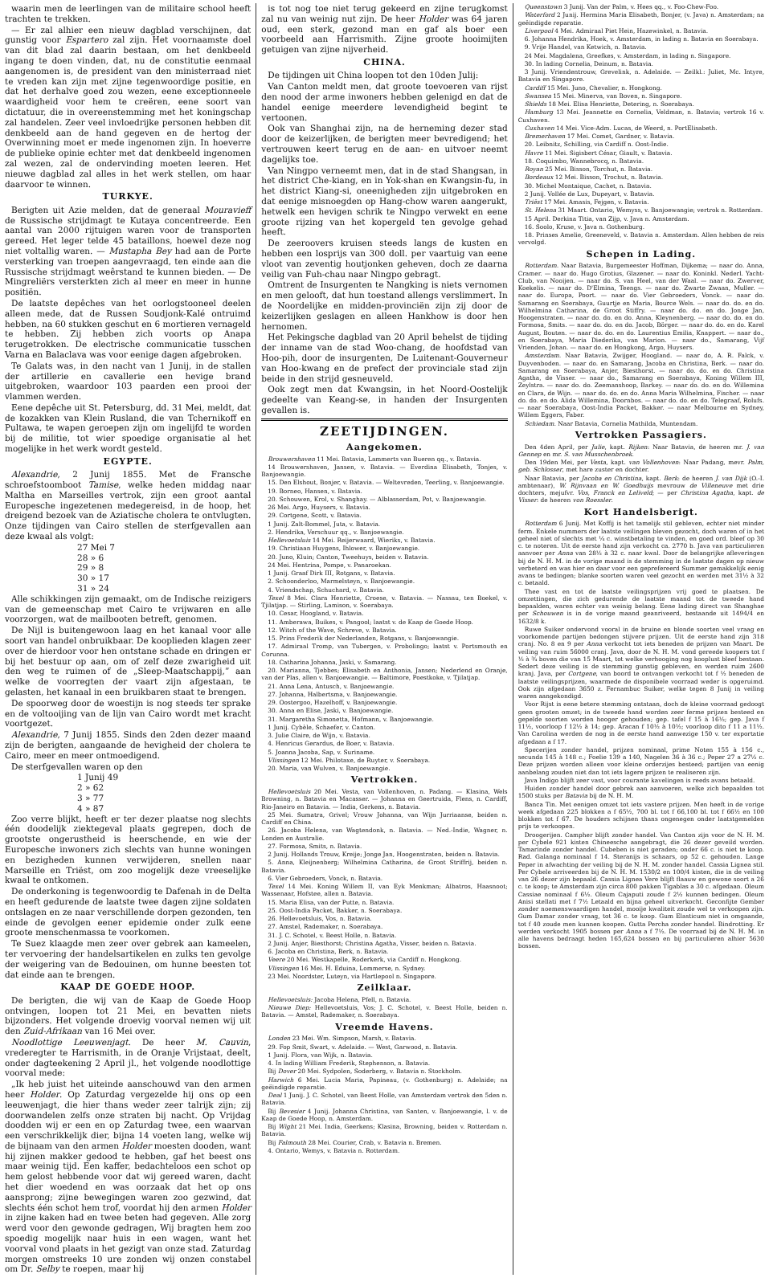waarin men de leerlingen van de militaire school heeft trachten te trekken.
— Er zal alhier een nieuw dagblad verschijnen, dat gunstig voor Espartero zal zijn. Het voornaamste doel van dit blad zal daarin bestaan, om het denkbeeld ingang te doen vinden, dat, nu de constitutie eenmaal aangenomen is, de president van den ministerraad niet te vreden kan zijn met zijne tegenwoordige positie, en dat het derhalve goed zou wezen, eene exceptionneele waardigheid voor hem te creëren, eene soort van dictatuur, die in overeenstemming met het koningschap zal handelen. Zeer veel invloedrijke personen hebben dit denkbeeld aan de hand gegeven en de hertog der Overwinning moet er mede ingenomen zijn. In hoeverre de publieke opinie echter met dat denkbeeld ingenomen zal wezen, zal de ondervinding moeten leeren. Het nieuwe dagblad zal alles in het werk stellen, om haar daarvoor te winnen.
TURKYE.
Berigten uit Azie melden, dat de generaal Mouravieff de Russische strijdmagt te Kutaya concentreerde. Een aantal van 2000 rijtuigen waren voor de transporten gereed. Het leger telde 45 bataillons, hoewel deze nog niet voltallig waren. — Mustapha Bey had aan de Porte versterking van troepen aangevraagd, ten einde aan die Russische strijdmagt weêrstand te kunnen bieden. — De Mingreliërs versterkten zich al meer en meer in hunne positiën.
De laatste depêches van het oorlogstooneel deelen alleen mede, dat de Russen Soudjonk-Kalé ontruimd hebben, na 60 stukken geschut en 6 mortieren vernageld te hebben. Zij hebben zich voorts op Anapa terugetrokken. De electrische communicatie tusschen Varna en Balaclava was voor eenige dagen afgebroken.
Te Galats was, in den nacht van 1 Junij, in de stallen der artillerie en cavallerie een hevige brand uitgebroken, waardoor 103 paarden een prooi der vlammen werden.
Eene depêche uit St. Petersburg, dd. 31 Mei, meldt, dat de kozakken van Klein Rusland, die van Tchernikoff en Pultawa, te wapen geroepen zijn om ingelijfd te worden bij de militie, tot wier spoedige organisatie al het mogelijke in het werk wordt gesteld.
EGYPTE.
Alexandrie, 2 Junij 1855. Met de Fransche schroefstoomboot Tamise, welke heden middag naar Maltha en Marseilles vertrok, zijn een groot aantal Europesche ingezetenen medegereisd, in de hoop, het dreigend bezoek van de Aziatische cholera te ontvlugten. Onze tijdingen van Cairo stellen de sterfgevallen aan deze kwaal als volgt:
27 Mei 7
28 » 6
29 » 8
30 » 17
31 » 24
Alle schikkingen zijn gemaakt, om de Indische reizigers van de gemeenschap met Cairo te vrijwaren en alle voorzorgen, wat de mailbooten betreft, genomen.
De Nijl is buitengewoon laag en het kanaal voor alle soort van handel onbruikbaar. De kooplieden klagen zeer over de hierdoor voor hen ontstane schade en dringen er bij het bestuur op aan, om of zelf deze zwarigheid uit den weg te ruimen of de „Sleep-Maatschappij,” aan welke de voorregten der vaart zijn afgestaan, te gelasten, het kanaal in een bruikbaren staat te brengen.
De spoorweg door de woestijn is nog steeds ter sprake en de voltooijing van de lijn van Cairo wordt met kracht voortgezet.
Alexandrie, 7 Junij 1855. Sinds den 2den dezer maand zijn de berigten, aangaande de hevigheid der cholera te Cairo, meer en meer ontmoedigend.
De sterfgevallen waren op den
1 Junij 49
2 » 62
3 » 77
4 » 87
Zoo verre blijkt, heeft er ter dezer plaatse nog slechts één doodelijk ziektegeval plaats gegrepen, doch de grootste ongerustheid is heerschende, en wie der Europesche inwoners zich slechts van hunne woningen en bezigheden kunnen verwijderen, snellen naar Marseille en Triëst, om zoo mogelijk deze vreeselijke kwaal te ontkomen.
De onderkoning is tegenwoordig te Dafenah in de Delta en heeft gedurende de laatste twee dagen zijne soldaten ontslagen en ze naar verschillende dorpen gezonden, ten einde de gevolgen eener epidemie onder zulk eene groote menschenmassa te voorkomen.
Te Suez klaagde men zeer over gebrek aan kameelen, ter vervoering der handelsartikelen en zulks ten gevolge der weigering van de Bedouinen, om hunne beesten tot dat einde aan te brengen.
KAAP DE GOEDE HOOP.
De berigten, die wij van de Kaap de Goede Hoop ontvingen, loopen tot 21 Mei, en bevatten niets bijzonders. Het volgende droevig voorval nemen wij uit den Zuid-Afrikaan van 16 Mei over.
Noodlottige Leeuwenjagt. De heer M. Cauvin, vrederegter te Harrismith, in de Oranje Vrijstaat, deelt, onder dagteekening 2 April jl., het volgende noodlottige voorval mede:
„Ik heb juist het uiteinde aanschouwd van den armen heer Holder. Op Zaturdag vergezelde hij ons op een leeuwenjagt, die hier thans weder zeer talrijk zijn; zij doorwandelen zelfs onze straten bij nacht. Op Vrijdag doodden wij er een en op Zaturdag twee, een waarvan een verschrikkelijk dier, bijna 14 voeten lang, welke wij de bijnaam van den armen Holder moesten dooden, want hij zijnen makker gedood te hebben, gaf het beest ons maar weinig tijd. Een kaffer, bedachteloos een schot op hem gelost hebbende voor dat wij gereed waren, dacht het dier woedend en was oorzaak dat het op ons aansprong; zijne bewegingen waren zoo gezwind, dat slechts één schot hem trof, voordat hij den armen Holder in zijne kaken had en twee beten had gegeven. Alle zorg werd voor den gewonde gedragen, Wij bragten hem zoo spoedig mogelijk naar huis in een wagen, want het voorval vond plaats in het gezigt van onze stad. Zaturdag morgen omstreeks 10 ure zonden wij onzen constabel om Dr. Selby te roepen, maar hij
is tot nog toe niet terug gekeerd en zijne terugkomst zal nu van weinig nut zijn. De heer Holder was 64 jaren oud, een sterk, gezond man en gaf als boer een voorbeeld aan Harrismith. Zijne groote hooimijten getuigen van zijne nijverheid.
CHINA.
De tijdingen uit China loopen tot den 10den Julij:
Van Canton meldt men, dat groote toevoeren van rijst den nood der arme inwoners hebben gelenigd en dat de handel eenige meerdere levendigheid begint te vertoonen.
Ook van Shanghai zijn, na de herneming dezer stad door de keizerlijken, de berigten meer bevredigend; het vertrouwen keert terug en de aan- en uitvoer neemt dagelijks toe.
Van Ningpo verneemt men, dat in de stad Shangsan, in het district Che-kiang, en in Yok-shan en Kwangsin-fu, in het district Kiang-si, oneenigheden zijn uitgebroken en dat eenige misnoegden op Hang-chow waren aangerukt, hetwelk een hevigen schrik te Ningpo verwekt en eene groote rijzing van het kopergeld ten gevolge gehad heeft.
De zeeroovers kruisen steeds langs de kusten en hebben een losprijs van 300 doll. per vaartuig van eene vloot van zeventig houtjonken geheven, doch ze daarna veilig van Fuh-chau naar Ningpo gebragt.
Omtrent de Insurgenten te Nangking is niets vernomen en men gelooft, dat hun toestand allengs verslimmert. In de Noordelijke en midden-provinciën zijn zij door de keizerlijken geslagen en alleen Hankhow is door hen hernomen.
Het Pekingsche dagblad van 20 April behelst de tijding der inname van de stad Woo-chang, de hoofdstad van Hoo-pih, door de insurgenten, De Luitenant-Gouverneur van Hoo-kwang en de prefect der provinciale stad zijn beide in den strijd gesneuveld.
Ook zegt men dat Kwangsin, in het Noord-Oostelijk gedeelte van Keang-se, in handen der Insurgenten gevallen is.
ZEETIJDINGEN.
Aangekomen.
Brouwershaven 11 Mei. Batavia, Lammerts van Bueren qq., v. Batavia.
14 Brouwershaven, Jansen, v. Batavia. — Everdina Elisabeth, Tonjes, v. Banjoewangie.
15. Den Elshout, Bonjer, v. Batavia. — Weltevreden, Teerling, v. Banjoewangie.
19. Borneo, Hansen, v. Batavia.
20. Schouwen, Krol, v. Shanghay. — Alblasserdam, Pot, v. Banjoewangie.
26 Mei. Argo, Huysers, v. Batavia.
29. Cortgene, Scott, v. Batavia.
1 Junij. Zalt-Bommel, Juta, v. Batavia.
2. Hendrika, Verschuur qq., v. Banjoewangie.
Hellevoetsluis 14 Mei. Reijerwaard, Wieriks, v. Batavia.
19. Christiaan Huygens, Ihlower, v. Banjoewangie.
20. Juno, Kluin; Canton, Tweehuys, beiden v. Batavia.
24 Mei. Hentrina, Pompe, v. Panaroekan.
1 Junij. Graaf Dirk III, Rotgans, v. Batavia.
2. Schoonderloo, Marmelsteyn, v. Banjoewangie.
4. Vriendschap, Schuchard, v. Batavia.
Texel 8 Mei. Clara Henriette, Croese, v. Batavia. — Nassau, ten Boekel, v. Tjilatjap. — Stirling, Lamison, v. Soerabaya.
10. Cesar, Hoogland, v. Batavia.
11. Amberawa, Buikes, v. Pangool; laatst v. de Kaap de Goede Hoop.
12. Witch of the Wave, Schreve, v. Batavia.
15. Prins Frederik der Nederlanden, Rotgans, v. Banjoewangie.
17. Admiraal Tromp, van Tubergen, v. Probolingo; laatst v. Portsmouth en Corunna.
18. Catharina Johanna, Jaski, v. Samarang.
20. Marianna, Tjebbes; Elisabeth en Anthonia, Jansen; Nederlend en Oranje, van der Plas, allen v. Banjoewangie. — Baltimore, Poestkoke, v. Tjilatjap.
21. Anna Lena, Antusch, v. Banjoewangie.
27. Johanna, Halbertsma, v. Banjoewangie.
29. Oostergoo, Hazelhoff, v. Banjoewangie.
30. Anna en Elise, Jaski, v. Banjoewangie.
31. Margaretha Simonetta, Hofmann, v. Banjoewangie.
1 Junij. Cybèle, Schaefer, v. Canton.
3. Julie Claire, de Wijn, v. Batavia.
4. Henricus Gerardus, de Boer, v. Batavia.
5. Joanna Jacoba, Sap, v. Suriname.
Vlissingen 12 Mei. Philotaxe, de Ruyter, v. Soerabaya.
20. Maria, van Wulven, v. Banjoewangie.
Vertrokken.
Hellevoetsluis 20 Mei. Vesta, van Vollenhoven, n. Padang. — Klasina, Wels Browning, n. Batavia en Macasser. — Johanna en Geertruida, Flens, n. Cardiff, Rio-Janeiro en Batavia. — India, Gerkens, n. Batavia.
25 Mei. Sumatra, Grivel; Vrouw Johanna, van Wijn Jurriaanse, beiden n. Cardiff en China.
26. Jacoba Helena, van Wagtendonk, n. Batavia. — Ned.-Indie, Wagner, n. Londen en Australie.
27. Formosa, Smits, n. Batavia.
2 Junij. Hollands Trouw, Kreije; Jonge Jan, Hoogenstraten, beiden n. Batavia.
5. Anna, Kleijnenberg; Wilhelmina Catharina, de Groot Striffrij, beiden n. Batavia.
6. Vier Gebroeders, Vonck, n. Batavia.
Texel 14 Mei. Koning Willem II, van Eyk Menkman; Albatros, Haasnoot; Wassenaar, Hofstee, allen n. Batavia.
15. Maria Elisa, van der Putte, n. Batavia.
25. Oost-India Packet, Bakker, n. Soerabaya.
26. Hellevoetsluis, Vos, n. Batavia.
27. Amstel, Rademaker, n. Soerabaya.
31. J. C. Schotel, v. Beest Holle, n. Batavia.
2 Junij. Anjer, Biesthorst; Christina Agatha, Visser, beiden n. Batavia.
6. Jacoba en Christina, Berk, n. Batavia.
Veere 20 Mei. Westkapelle, Roderkerk, via Cardiff n. Hongkong.
Vlissingen 16 Mei. H. Eduina, Lommerse, n. Sydney.
23 Mei. Noordster, Luteyn, via Hartlepool n. Singapore.
Zeilklaar.
Hellevoetsluis: Jacoba Helena, Pfell, n. Batavia.
Nieuwe Diep: Hellevoetsluis, Vos; J. C. Schotel, v. Beest Holle, beiden n. Batavia. — Amstel, Rademaker, n. Soerabaya.
Vreemde Havens.
Londen 23 Mei. Wm. Simpson, Marsh, v. Batavia.
29. Fop Smit, Swart, v. Adelaide. — West, Garwood, n. Batavia.
1 Junij. Flora, van Wijk, n. Batavia.
4. In lading William Frederik, Stephenson, n. Batavia.
Bij Dover 20 Mei. Sydpolen, Soderberg, v. Batavia n. Stockholm.
Harwich 6 Mei. Lucia Maria, Papineau, (v. Gothenburg) n. Adelaide; na geëindigde reparatie.
Deal 1 Junij. J. C. Schotel, van Beest Holle, van Amsterdam vertrok den 5den n. Batavia.
Bij Bevesier 4 Junij. Johanna Christina, van Santen, v. Banjoewangie, l. v. de Kaap de Goede Hoop, n. Amsterdam.
Bij Wight 21 Mei. India, Geerkens; Klasina, Browning, beiden v. Rotterdam n. Batavia.
Bij Falmouth 28 Mei. Courier, Crab, v. Batavia n. Bremen.
4. Ontario, Wemys, v. Batavia n. Rotterdam.
Queenstown 3 Junij. Van der Palm, v. Hees qq., v. Foo-Chew-Foo.
Waterford 2 Junij. Hermina Maria Elisabeth, Bonjer, (v. Java) n. Amsterdam; na geëindigde reparatie.
Liverpool 4 Mei. Admiraal Piet Hein, Hazewinkel, n. Batavia.
6. Johanna Hendrika, Hoek, v. Amsterdam, in lading n. Batavia en Soerabaya.
9. Vrije Handel, van Ketwich, n. Batavia.
24 Mei. Magdalena, Greefkes, v. Amsterdam, in lading n. Singapore.
30. In lading Cornelia, Deinum, n. Batavia.
3 Junij. Vriendentrouw, Grevelink, n. Adelaide. — Zeilkl.: Juliet, Mc. Intyre, Batavia en Singapore.
Cardiff 15 Mei. Juno, Chevalier, n. Hongkong.
Swansea 15 Mei. Minerva, van Boven, n. Singapore.
Shields 18 Mei. Elisa Henriette, Detering, n. Soerabaya.
Hamburg 13 Mei. Jeannette en Cornelia, Veldman, n. Batavia; vertrok 16 v. Cuxhaven.
Cuxhaven 14 Mei. Vice-Adm. Lucas, de Weerd, n. PortElisabeth.
Bremerhaven 17 Mei. Comet, Gardner, v. Batavia.
20. Leibnitz, Schilling, via Cardiff n. Oost-Indie.
Havre 11 Mei. Sigisbert César, Giault, v. Batavia.
18. Coquimbo, Wannebrocq, n. Batavia.
Royan 25 Mei. Bisson, Torchut, n. Batavia.
Bordeaux 12 Mei. Bisson, Trochut, n. Batavia.
30. Michel Montaique, Cachet, n. Batavia.
2 Junij. Vollée de Lux, Dupeyart, v. Batavia.
Triëst 17 Mei. Amasis, Fejgen, v. Batavia.
St. Helena 31 Maart. Ontario, Wemyss, v. Banjoewangie; vertrok n. Rotterdam.
15 April. Derkina Titia, van Zijp, v. Java n. Amsterdam.
16. Soolo, Kruse, v. Java n. Gothenburg.
18. Prinses Amelie, Greeneveld, v. Batavia n. Amsterdam. Allen hebben de reis vervolgd.
Schepen in Lading.
Rotterdam. Naar Batavia, Burgemeester Hoffman, Dijkema; — naar do. Anna, Cramer. — naar do. Hugo Grotius, Glazener. — naar do. Koninkl. Nederl. Yacht-Club, van Nooijen. — naar do. S. van Heel, van der Waal. — naar do. Zwerver, Koekelis. — naar do. D'Elmina, Teengs. — naar do. Zwarte Zwaan, Muller. — naar do. Europa, Poort. — naar do. Vier Gebroeders, Vonck. — naar do. Samarang en Soerabaya, Guurtje en Maria, Bource Wels. — naar do. do. en do. Wilhelmina Catharina, de Groot Stiffry. — naar do. do. en do. Jonge Jan, Hoogenstraten. — naar do. do. en do. Anna, Kleynenberg. — naar do. do. en do. Formosa, Smits. — naar do. do. en do. Jacob, Börger. — naar do. do. en do. Karel August, Bouten. — naar do. do. en do. Laurentius Emilia, Knappert. — naar do., en Soerabaya, Maria Diederika, van Marion. — naar do., Samarang, Vijf Vrienden, Johan. — naar do. en Hongkong, Argo, Huysers.
Amsterdam. Naar Batavia, Zwijger, Hoogland. — naar do, A. R. Falck, v. Duyvenboden. — naar do. en Samarang, Jacoba en Christina, Berk. — naar do. Samarang en Soerabaya, Anjer, Biesthorst. — naar do. do. en do. Christina Agatha, de Visser. — naar do., Samarang en Soerabaya, Koning Willem III, Zeylstra. — naar do. do. Zeemanshoop, Barkey. — naar do. do. en do. Willemina en Clara, de Wijn. — naar do. do. en do. Anna Maria Wilhelmina, Fischer. — naar do. do. en do. Alida Willemina, Doornbos. — naar do. do. en do. Telegraaf, Rolufs. — naar Soerabaya, Oost-India Packet, Bakker. — naar Melbourne en Sydney, Willem Eggers, Faber.
Schiedam. Naar Batavia, Cornelia Mathilda, Muntendam.
Vertrokken Passagiers.
Den 4den April, per Julie, kapt. Rijken: Naar Batavia, de heeren mr. J. van Gennep en mr. S. van Musschenbroek.
Den 19den Mei, per Vesta, kapt. van Vollenhoven: Naar Padang, mevr. Palm, geb. Schlosser, met hare zuster en dochter.
Naar Batavia, per Jacoba en Christina, kapt. Berk: de heeren J. van Dijk (O.-I. ambtenaar), W. Rijnvaan en W. Goedhuijs mevrouw de Villeneuve met drie dochters, mejufvr. Vos, Franck en Leliveld; — per Christina Agatha, kapt. de Visser: de heeren von Roessler.
Kort Handelsberigt.
Rotterdam 6 Junij. Met Koffij is het tamelijk stil gebleven, echter niet minder ferm. Enkele nummers der laatste veilingen bleven gezocht, doch waren of in het geheel niet of slechts met ¼ c. winstbetaling te vinden, en goed ord. bleef op 30 c. te noteren. Uit de eerste hand zijn verkocht ca. 2770 b. Java van particulieren aanvoer per Anna van 28½ à 32 c. naar kwal. Door de belangrijke afleveringen bij de N. H. M. in de vorige maand is de stemming in de laatste dagen op nieuw verbeterd en was hier en daar voor een geprefereerd Summer gemakkelijk eenig avans te bedingen; blanke soorten waren veel gezocht en werden met 31½ à 32 c. betaald.
Thee vast en tot de laatste veilingsprijzen vrij goed te plaatsen. De omzettingen, die zich gedurende de laatste maand tot de tweede hand bepaalden, waren echter van weinig belang. Eene lading direct van Shanghae per Schouwen is in de vorige maand geanriveerd, bestaande uit 1494/4 en 1632/8 k.
Ruwe Suiker ondervond vooral in de bruine en blonde soorten veel vraag en voorkomende partijen bedongen stijvere prijzen. Uit de eerste hand zijn 318 cranj. No. 8 en 9 per Anna verkocht tot iets beneden de prijzen van Maart. De veiling van ruim 56000 cranj. Java, door de N. H. M. vond gereede koopers tot f ½ à ¾ boven die van 15 Maart, tot welke verhooging nog kooplust bleef bestaan. Sedert deze veiling is de stemming gunstig gebleven, en werden ruim 2600 kranj. Java, per Cortgene, van boord te ontvangen verkocht tot f ½ beneden de laatste veilingsprijzen, waarmede de disponibele voorraad weder is opgeruimd. Ook zijn afgedaan 3650 z. Fernambuc Suiker, welke tegen 8 Junij in veiling waren aangekondigd.
Voor Rijst is eene betere stemming ontstaan, doch de kleine voorraad gedoogt geen grooten omzet; in de tweede hand worden zeer ferme prijzen besteed en gepelde soorten worden hooger gehouden; gep. tafel f 15 à 16½; gep. Java f 11½, voorloop f 12½ à 14; gep. Aracan f 10½ à 10½; voorloop dito f 11 a 11½. Van Carolina werden de nog in de eerste hand aanwezige 150 v. ter exportatie afgedaan a f 17.
Specerijen zonder handel, prijzen nominaal, prime Noten 155 à 156 c., secunda 145 à 148 c.; Foelie 139 a 140, Nagelen 36 à 36 c.; Peper 27 a 27½ c. Deze prijzen worden alleen voor kleine orderzijes besteed; partijen van eenig aanbelang zouden niet dan tot iets lagere prijzen te realiseren zijn.
Java Indigo blijft zeer vast, voor courante kavelingen is reeds avans betaald.
Huiden zonder handel door gebrek aan aanvoeren, welke zich bepaalden tot 1500 stuks per Batavia bij de N. H. M.
Banca Tin. Met eenigen omzet tot iets vastere prijzen. Men heeft in de vorige week afgedaan 225 blokken a f 65½, 700 bl. tot f 66,100 bl. tot f 66½ en 100 blokken tot f 67. De houders schijnen thans ongenegen onder laatstgemelden prijs te verkoopen.
Droogerijen. Campher blijft zonder handel. Van Canton zijn voor de N. H. M. per Cybele 921 kisten Chineesche aangebragt, die 26 dezer geveild worden. Tamarinde zonder handel. Cubeben is niet geraden; onder 66 c. is niet te koop. Rad. Galanga nominaal f 14. Steranijs is schaars, op 52 c. gehouden. Lange Peper in afwachting der veiling bij de N. H. M. zonder handel. Cassia Lignea stil. Per Cybele arriveerden bij de N. H. M. 1530/2 en 100/4 kisten, die in de veiling van 26 dezer zijn bepaald. Cassia Lignea Vere blijft flaauw en gewone soort a 26 c. te koop; te Amsterdam zijn circa 800 pakken Tigablas a 30 c. afgedaan. Oleum Cassiae nominaal f 6½. Oleum Cajaputi zoude f 2½ kunnen bedingen. Oleum Anisi stellati met f 7½ Letaald en bijna geheel uitverkocht. Geconfijte Gember zonder noemenswaardigen handel, mooije kwaliteit zoude wel te verkoopen zijn. Gum Damar zonder vraag, tot 36 c. te koop. Gum Elasticum niet in omgaande, tot f 40 zoude men kunnen koopen. Gutta Percha zonder handel. Bindrotting. Er werden verkocht 1905 bossen per Anna a f 7½. De voorraad bij de N. H. M. in alle havens bedraagt heden 165,624 bossen en bij particulieren alhier 5630 bossen.